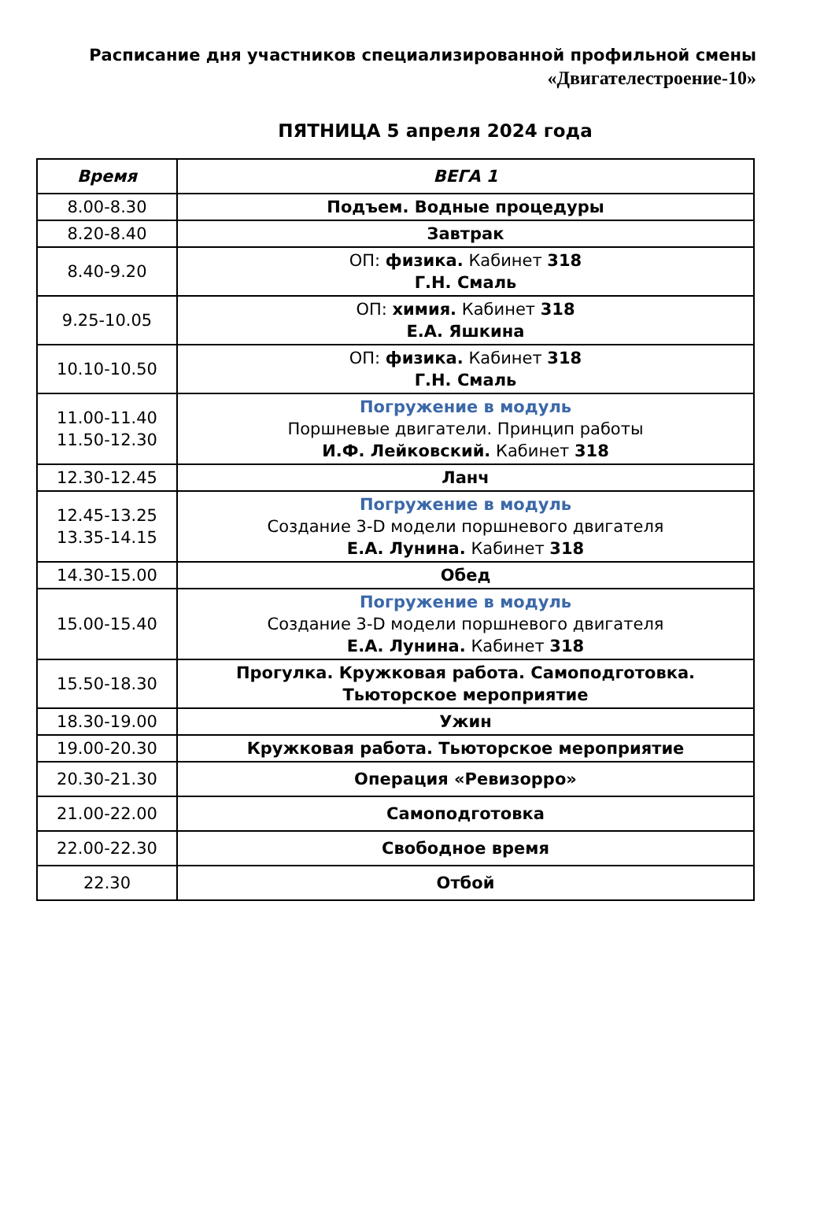Расписание дня участников специализированной профильной смены
«Двигателестроение-10»
ПЯТНИЦА 5 апреля 2024 года
| Время | ВЕГА 1 |
| --- | --- |
| 8.00-8.30 | Подъем. Водные процедуры |
| 8.20-8.40 | Завтрак |
| 8.40-9.20 | ОП: физика. Кабинет 318 Г.Н. Смаль |
| 9.25-10.05 | ОП: химия. Кабинет 318 Е.А. Яшкина |
| 10.10-10.50 | ОП: физика. Кабинет 318 Г.Н. Смаль |
| 11.00-11.40 11.50-12.30 | Погружение в модуль Поршневые двигатели. Принцип работы И.Ф. Лейковский. Кабинет 318 |
| 12.30-12.45 | Ланч |
| 12.45-13.25 13.35-14.15 | Погружение в модуль Создание 3-D модели поршневого двигателя Е.А. Лунина. Кабинет 318 |
| 14.30-15.00 | Обед |
| 15.00-15.40 | Погружение в модуль Создание 3-D модели поршневого двигателя Е.А. Лунина. Кабинет 318 |
| 15.50-18.30 | Прогулка. Кружковая работа. Самоподготовка. Тьюторское мероприятие |
| 18.30-19.00 | Ужин |
| 19.00-20.30 | Кружковая работа. Тьюторское мероприятие |
| 20.30-21.30 | Операция «Ревизорро» |
| 21.00-22.00 | Самоподготовка |
| 22.00-22.30 | Свободное время |
| 22.30 | Отбой |